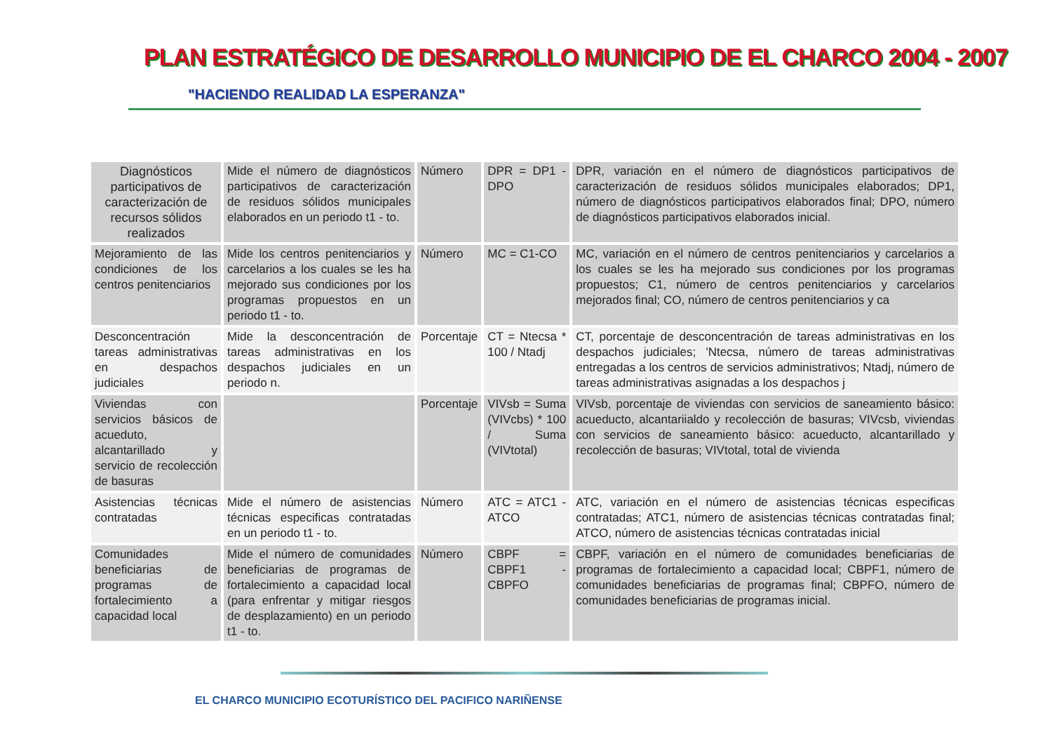PLAN ESTRATÉGICO DE DESARROLLO MUNICIPIO DE EL CHARCO 2004 - 2007
"HACIENDO REALIDAD LA ESPERANZA"
| Diagnósticos participativos de caracterización de recursos sólidos realizados | Mide el número de diagnósticos participativos de caracterización de residuos sólidos municipales elaborados en un periodo t1 - to. | Número | DPR = DP1 - DPO | DPR, variación en el número de diagnósticos participativos de caracterización de residuos sólidos municipales elaborados; DP1, número de diagnósticos participativos elaborados final; DPO, número de diagnósticos participativos elaborados inicial. |
| Mejoramiento de las condiciones de los centros penitenciarios | Mide los centros penitenciarios y carcelarios a los cuales se les ha mejorado sus condiciones por los programas propuestos en un periodo t1 - to. | Número | MC = C1-CO | MC, variación en el número de centros penitenciarios y carcelarios a los cuales se les ha mejorado sus condiciones por los programas propuestos; C1, número de centros penitenciarios y carcelarios mejorados final; CO, número de centros penitenciarios y ca |
| Desconcentración tareas administrativas en despachos judiciales | Mide la desconcentración de tareas administrativas en los despachos judiciales en un periodo n. | Porcentaje | CT = Ntecsa * 100 / Ntadj | CT, porcentaje de desconcentración de tareas administrativas en los despachos judiciales; 'Ntecsa, número de tareas administrativas entregadas a los centros de servicios administrativos; Ntadj, número de tareas administrativas asignadas a los despachos j |
| Viviendas con servicios básicos de acueduto, alcantarillado y servicio de recolección de basuras | | Porcentaje | VIVsb = Suma (VIVcbs) * 100 / Suma (VIVtotal) | VIVsb, porcentaje de viviendas con servicios de saneamiento básico: acueducto, alcantariialdo y recolección de basuras; VIVcsb, viviendas con servicios de saneamiento básico: acueducto, alcantarillado y recolección de basuras; VIVtotal, total de vivienda |
| Asistencias técnicas contratadas | Mide el número de asistencias técnicas especificas contratadas en un periodo t1 - to. | Número | ATC = ATC1 - ATCO | ATC, variación en el número de asistencias técnicas especificas contratadas; ATC1, número de asistencias técnicas contratadas final; ATCO, número de asistencias técnicas contratadas inicial |
| Comunidades beneficiarias de programas de fortalecimiento a capacidad local | Mide el número de comunidades beneficiarias de programas de fortalecimiento a capacidad local (para enfrentar y mitigar riesgos de desplazamiento) en un periodo t1 - to. | Número | CBPF = CBPF1 - CBPFO | CBPF, variación en el número de comunidades beneficiarias de programas de fortalecimiento a capacidad local; CBPF1, número de comunidades beneficiarias de programas final; CBPFO, número de comunidades beneficiarias de programas inicial. |
EL CHARCO MUNICIPIO ECOTURÍSTICO DEL PACIFICO NARIÑENSE